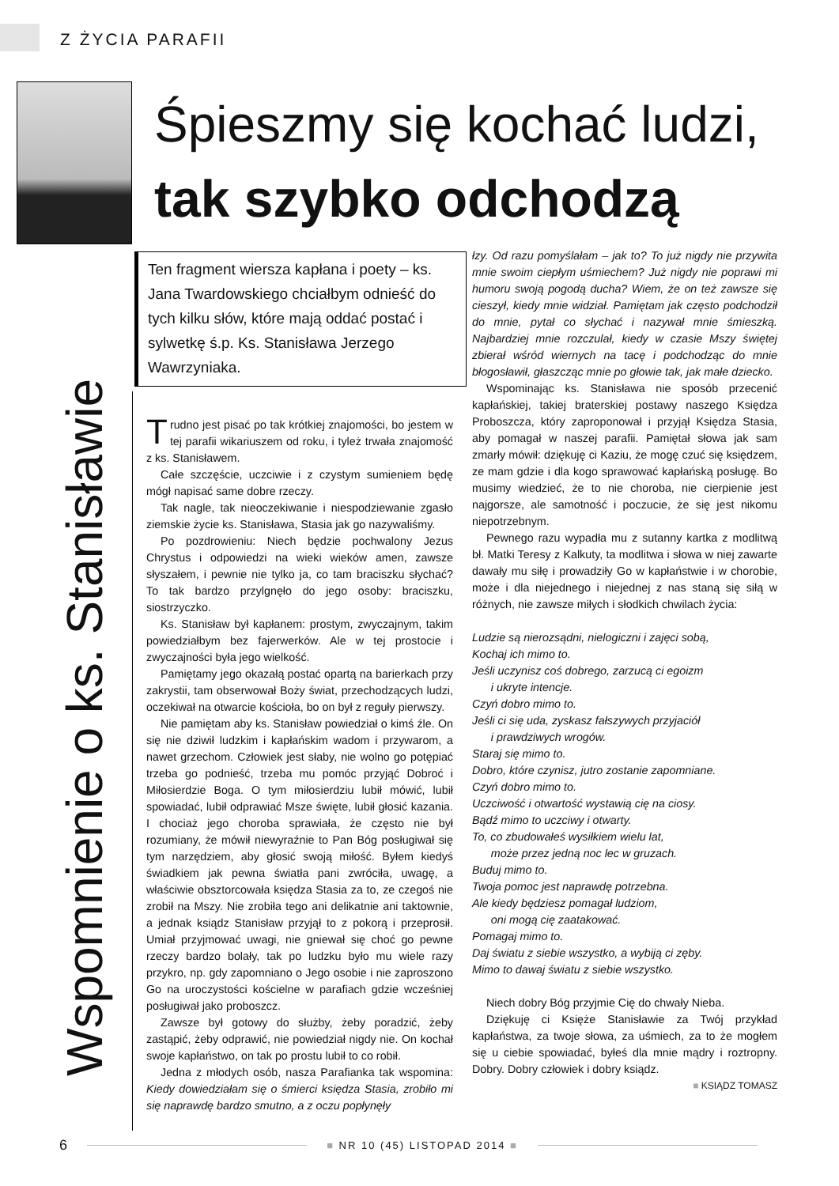Z ŻYCIA PARAFII
Śpieszmy się kochać ludzi,
tak szybko odchodzą
Wspomnienie o ks. Stanisławie
Ten fragment wiersza kapłana i poety – ks. Jana Twardowskiego chciałbym odnieść do tych kilku słów, które mają oddać postać i sylwetkę ś.p. Ks. Stanisława Jerzego Wawrzyniaka.
Trudno jest pisać po tak krótkiej znajomości, bo jestem w tej parafii wikariuszem od roku, i tyleż trwała znajomość z ks. Stanisławem.
Całe szczęście, uczciwie i z czystym sumieniem będę mógł napisać same dobre rzeczy.
Tak nagle, tak nieoczekiwanie i niespodziewanie zgasło ziemskie życie ks. Stanisława, Stasia jak go nazywaliśmy.
Po pozdrowieniu: Niech będzie pochwalony Jezus Chrystus i odpowiedzi na wieki wieków amen, zawsze słyszałem, i pewnie nie tylko ja, co tam braciszku słychać? To tak bardzo przylgnęło do jego osoby: braciszku, siostrzyczko.
Ks. Stanisław był kapłanem: prostym, zwyczajnym, takim powiedziałbym bez fajerwerków. Ale w tej prostocie i zwyczajności była jego wielkość.
Pamiętamy jego okazałą postać opartą na barierkach przy zakrystii, tam obserwował Boży świat, przechodzących ludzi, oczekiwał na otwarcie kościoła, bo on był z reguły pierwszy.
Nie pamiętam aby ks. Stanisław powiedział o kimś źle. On się nie dziwił ludzkim i kapłańskim wadom i przywarom, a nawet grzechom. Człowiek jest słaby, nie wolno go potępiać trzeba go podnieść, trzeba mu pomóc przyjąć Dobroć i Miłosierdzie Boga. O tym miłosierdziu lubił mówić, lubił spowiadać, lubił odprawiać Msze święte, lubił głosić kazania. I chociaż jego choroba sprawiała, że często nie był rozumiany, że mówił niewyraźnie to Pan Bóg posługiwał się tym narzędziem, aby głosić swoją miłość. Byłem kiedyś świadkiem jak pewna światła pani zwróciła, uwagę, a właściwie obsztorcowała księdza Stasia za to, ze czegoś nie zrobił na Mszy. Nie zrobiła tego ani delikatnie ani taktownie, a jednak ksiądz Stanisław przyjął to z pokorą i przeprosił. Umiał przyjmować uwagi, nie gniewał się choć go pewne rzeczy bardzo bolały, tak po ludzku było mu wiele razy przykro, np. gdy zapomniano o Jego osobie i nie zaproszono Go na uroczystości kościelne w parafiach gdzie wcześniej posługiwał jako proboszcz.
Zawsze był gotowy do służby, żeby poradzić, żeby zastąpić, żeby odprawić, nie powiedział nigdy nie. On kochał swoje kapłaństwo, on tak po prostu lubił to co robił.
Jedna z młodych osób, nasza Parafianka tak wspomina: Kiedy dowiedziałam się o śmierci księdza Stasia, zrobiło mi się naprawdę bardzo smutno, a z oczu popłynęły
łzy. Od razu pomyślałam – jak to? To już nigdy nie przywita mnie swoim ciepłym uśmiechem? Już nigdy nie poprawi mi humoru swoją pogodą ducha? Wiem, że on też zawsze się cieszył, kiedy mnie widział. Pamiętam jak często podchodził do mnie, pytał co słychać i nazywał mnie śmieszką. Najbardziej mnie rozczulał, kiedy w czasie Mszy świętej zbierał wśród wiernych na tacę i podchodząc do mnie błogosławił, głaszcząc mnie po głowie tak, jak małe dziecko.
Wspominając ks. Stanisława nie sposób przecenić kapłańskiej, takiej braterskiej postawy naszego Księdza Proboszcza, który zaproponował i przyjął Księdza Stasia, aby pomagał w naszej parafii. Pamiętał słowa jak sam zmarły mówił: dziękuję ci Kaziu, że mogę czuć się księdzem, ze mam gdzie i dla kogo sprawować kapłańską posługę. Bo musimy wiedzieć, że to nie choroba, nie cierpienie jest najgorsze, ale samotność i poczucie, że się jest nikomu niepotrzebnym.
Pewnego razu wypadła mu z sutanny kartka z modlitwą bł. Matki Teresy z Kalkuty, ta modlitwa i słowa w niej zawarte dawały mu siłę i prowadziły Go w kapłaństwie i w chorobie, może i dla niejednego i niejednej z nas staną się siłą w różnych, nie zawsze miłych i słodkich chwilach życia:
Ludzie są nierozsądni, nielogiczni i zajęci sobą,
Kochaj ich mimo to.
Jeśli uczynisz coś dobrego, zarzucą ci egoizm
i ukryte intencje.
Czyń dobro mimo to.
Jeśli ci się uda, zyskasz fałszywych przyjaciół
i prawdziwych wrogów.
Staraj się mimo to.
Dobro, które czynisz, jutro zostanie zapomniane.
Czyń dobro mimo to.
Uczciwość i otwartość wystawią cię na ciosy.
Bądź mimo to uczciwy i otwarty.
To, co zbudowałeś wysiłkiem wielu lat,
może przez jedną noc lec w gruzach.
Buduj mimo to.
Twoja pomoc jest naprawdę potrzebna.
Ale kiedy będziesz pomagał ludziom,
oni mogą cię zaatakować.
Pomagaj mimo to.
Daj światu z siebie wszystko, a wybiją ci zęby.
Mimo to dawaj światu z siebie wszystko.
Niech dobry Bóg przyjmie Cię do chwały Nieba.
Dziękuję ci Księże Stanisławie za Twój przykład kapłaństwa, za twoje słowa, za uśmiech, za to że mogłem się u ciebie spowiadać, byłeś dla mnie mądry i roztropny. Dobry. Dobry człowiek i dobry ksiądz.
■ KSIĄDZ TOMASZ
6
■ NR 10 (45) LISTOPAD 2014 ■